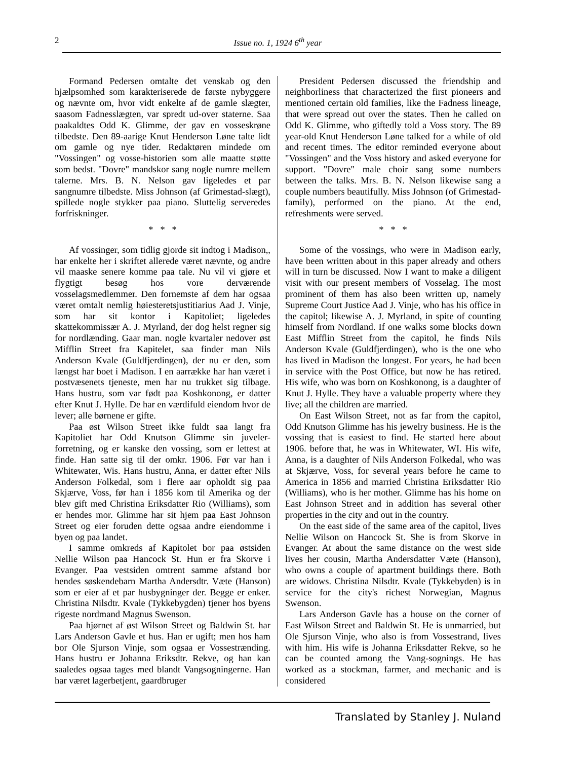2 Issue no. 1, 1924 6<sup>th</sup> year
Formand Pedersen omtalte det venskab og den hjælpsomhed som karakteriserede de første nybyggere og nævnte om, hvor vidt enkelte af de gamle slægter, saasom Fadnesslægten, var spredt ud-over staterne. Saa paakaldtes Odd K. Glimme, der gav en vosseskrøne tilbedste. Den 89-aarige Knut Henderson Løne talte lidt om gamle og nye tider. Redaktøren mindede om "Vossingen" og vosse-historien som alle maatte støtte som bedst. "Dovre" mandskor sang nogle numre mellem talerne. Mrs. B. N. Nelson gav ligeledes et par sangnumre tilbedste. Miss Johnson (af Grimestad-slægt), spillede nogle stykker paa piano. Sluttelig serveredes forfriskninger.
* * *
Af vossinger, som tidlig gjorde sit indtog i Madison,, har enkelte her i skriftet allerede været nævnte, og andre vil maaske senere komme paa tale. Nu vil vi gjøre et flygtigt besøg hos vore derværende vosselagsmedlemmer. Den fornemste af dem har ogsaa været omtalt nemlig høiesteretsjustitiarius Aad J. Vinje, som har sit kontor i Kapitoliet; ligeledes skattekommissær A. J. Myrland, der dog helst regner sig for nordlænding. Gaar man. nogle kvartaler nedover øst Mifflin Street fra Kapitelet, saa finder man Nils Anderson Kvale (Guldfjerdingen), der nu er den, som længst har boet i Madison. I en aarrække har han været i postvæsenets tjeneste, men har nu trukket sig tilbage. Hans hustru, som var født paa Koshkonong, er datter efter Knut J. Hylle. De har en værdifuld eiendom hvor de lever; alle børnene er gifte.
Paa øst Wilson Street ikke fuldt saa langt fra Kapitoliet har Odd Knutson Glimme sin juveler-forretning, og er kanske den vossing, som er lettest at finde. Han satte sig til der omkr. 1906. Før var han i Whitewater, Wis. Hans hustru, Anna, er datter efter Nils Anderson Folkedal, som i flere aar opholdt sig paa Skjærve, Voss, før han i 1856 kom til Amerika og der blev gift med Christina Eriksdatter Rio (Williams), som er hendes mor. Glimme har sit hjem paa East Johnson Street og eier foruden dette ogsaa andre eiendomme i byen og paa landet.
I samme omkreds af Kapitolet bor paa østsiden Nellie Wilson paa Hancock St. Hun er fra Skorve i Evanger. Paa vestsiden omtrent samme afstand bor hendes søskendebarn Martha Andersdtr. Væte (Hanson) som er eier af et par husbygninger der. Begge er enker. Christina Nilsdtr. Kvale (Tykkebygden) tjener hos byens rigeste nordmand Magnus Swenson.
Paa hjørnet af øst Wilson Street og Baldwin St. har Lars Anderson Gavle et hus. Han er ugift; men hos ham bor Ole Sjurson Vinje, som ogsaa er Vossestrænding. Hans hustru er Johanna Eriksdtr. Rekve, og han kan saaledes ogsaa tages med blandt Vangsogningerne. Han har været lagerbetjent, gaardbruger
President Pedersen discussed the friendship and neighborliness that characterized the first pioneers and mentioned certain old families, like the Fadness lineage, that were spread out over the states. Then he called on Odd K. Glimme, who giftedly told a Voss story. The 89 year-old Knut Henderson Løne talked for a while of old and recent times. The editor reminded everyone about "Vossingen" and the Voss history and asked everyone for support. "Dovre" male choir sang some numbers between the talks. Mrs. B. N. Nelson likewise sang a couple numbers beautifully. Miss Johnson (of Grimestad-family), performed on the piano. At the end, refreshments were served.
* * *
Some of the vossings, who were in Madison early, have been written about in this paper already and others will in turn be discussed. Now I want to make a diligent visit with our present members of Vosselag. The most prominent of them has also been written up, namely Supreme Court Justice Aad J. Vinje, who has his office in the capitol; likewise A. J. Myrland, in spite of counting himself from Nordland. If one walks some blocks down East Mifflin Street from the capitol, he finds Nils Anderson Kvale (Guldfjerdingen), who is the one who has lived in Madison the longest. For years, he had been in service with the Post Office, but now he has retired. His wife, who was born on Koshkonong, is a daughter of Knut J. Hylle. They have a valuable property where they live; all the children are married.
On East Wilson Street, not as far from the capitol, Odd Knutson Glimme has his jewelry business. He is the vossing that is easiest to find. He started here about 1906. before that, he was in Whitewater, WI. His wife, Anna, is a daughter of Nils Anderson Folkedal, who was at Skjærve, Voss, for several years before he came to America in 1856 and married Christina Eriksdatter Rio (Williams), who is her mother. Glimme has his home on East Johnson Street and in addition has several other properties in the city and out in the country.
On the east side of the same area of the capitol, lives Nellie Wilson on Hancock St. She is from Skorve in Evanger. At about the same distance on the west side lives her cousin, Martha Andersdatter Væte (Hanson), who owns a couple of apartment buildings there. Both are widows. Christina Nilsdtr. Kvale (Tykkebyden) is in service for the city's richest Norwegian, Magnus Swenson.
Lars Anderson Gavle has a house on the corner of East Wilson Street and Baldwin St. He is unmarried, but Ole Sjurson Vinje, who also is from Vossestrand, lives with him. His wife is Johanna Eriksdatter Rekve, so he can be counted among the Vang-sognings. He has worked as a stockman, farmer, and mechanic and is considered
Translated by Stanley J. Nuland